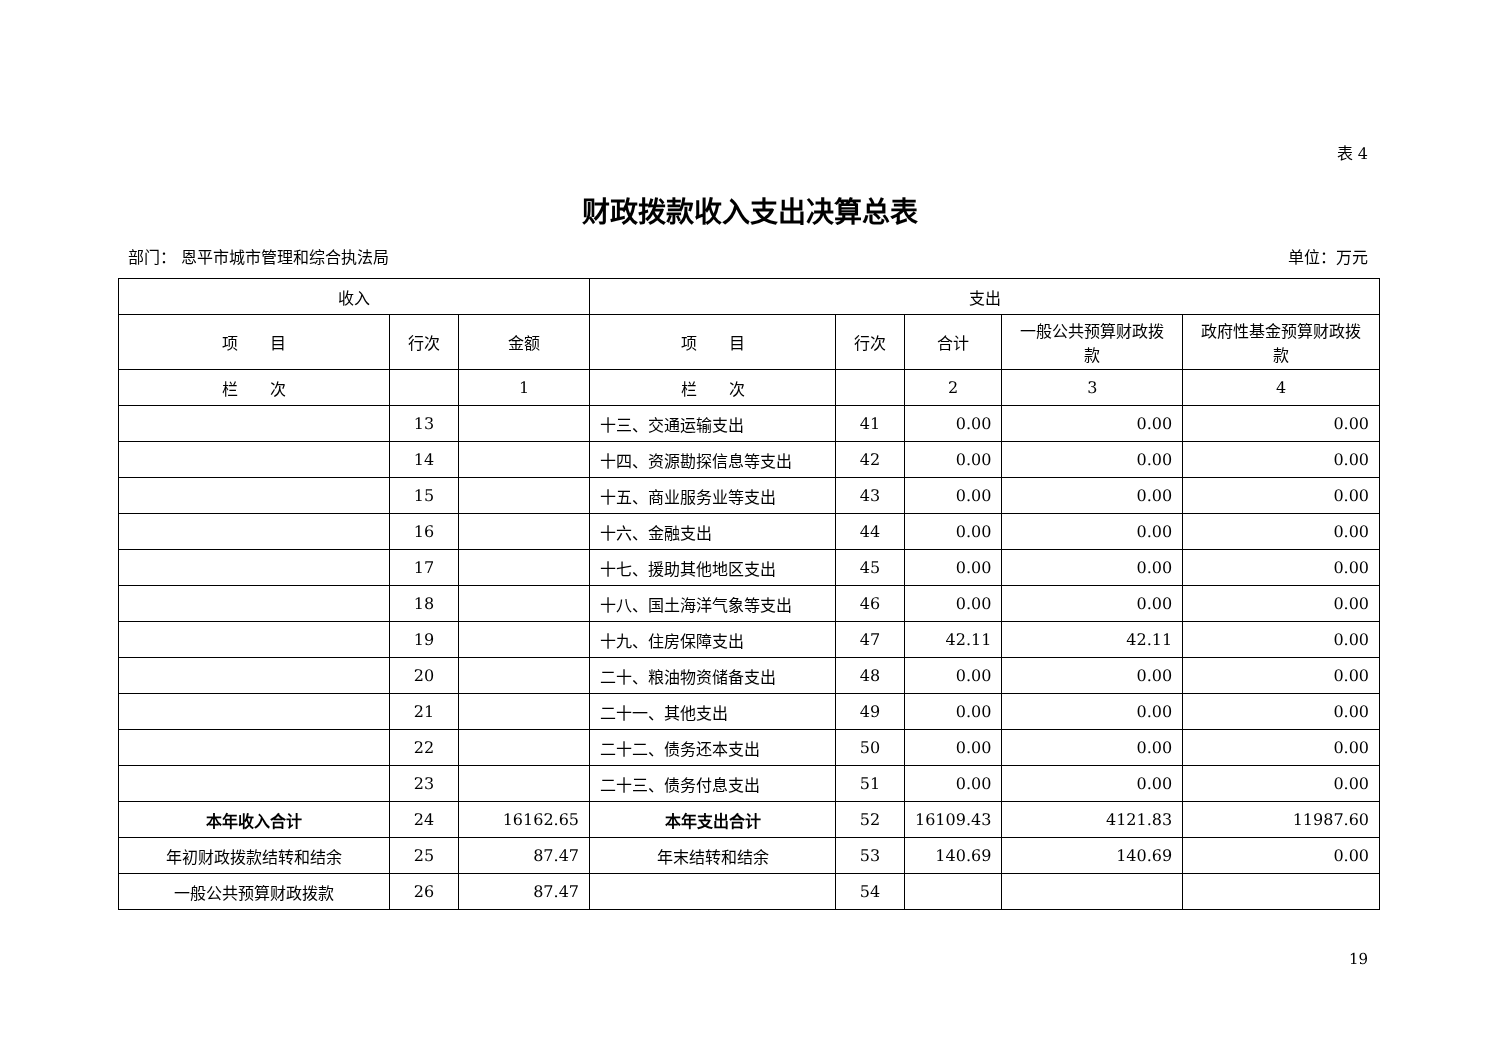表 4
财政拨款收入支出决算总表
部门： 恩平市城市管理和综合执法局 单位：万元
| 收入 | | | 支出 | | | | |
| --- | --- | --- | --- | --- | --- | --- | --- |
| 项 目 | 行次 | 金额 | 项 目 | 行次 | 合计 | 一般公共预算财政拨款 | 政府性基金预算财政拨款 |
| 栏 次 | | 1 | 栏 次 | | 2 | 3 | 4 |
| | 13 | | 十三、交通运输支出 | 41 | 0.00 | 0.00 | 0.00 |
| | 14 | | 十四、资源勘探信息等支出 | 42 | 0.00 | 0.00 | 0.00 |
| | 15 | | 十五、商业服务业等支出 | 43 | 0.00 | 0.00 | 0.00 |
| | 16 | | 十六、金融支出 | 44 | 0.00 | 0.00 | 0.00 |
| | 17 | | 十七、援助其他地区支出 | 45 | 0.00 | 0.00 | 0.00 |
| | 18 | | 十八、国土海洋气象等支出 | 46 | 0.00 | 0.00 | 0.00 |
| | 19 | | 十九、住房保障支出 | 47 | 42.11 | 42.11 | 0.00 |
| | 20 | | 二十、粮油物资储备支出 | 48 | 0.00 | 0.00 | 0.00 |
| | 21 | | 二十一、其他支出 | 49 | 0.00 | 0.00 | 0.00 |
| | 22 | | 二十二、债务还本支出 | 50 | 0.00 | 0.00 | 0.00 |
| | 23 | | 二十三、债务付息支出 | 51 | 0.00 | 0.00 | 0.00 |
| 本年收入合计 | 24 | 16162.65 | 本年支出合计 | 52 | 16109.43 | 4121.83 | 11987.60 |
| 年初财政拨款结转和结余 | 25 | 87.47 | 年末结转和结余 | 53 | 140.69 | 140.69 | 0.00 |
| 一般公共预算财政拨款 | 26 | 87.47 | | 54 | | | |
19